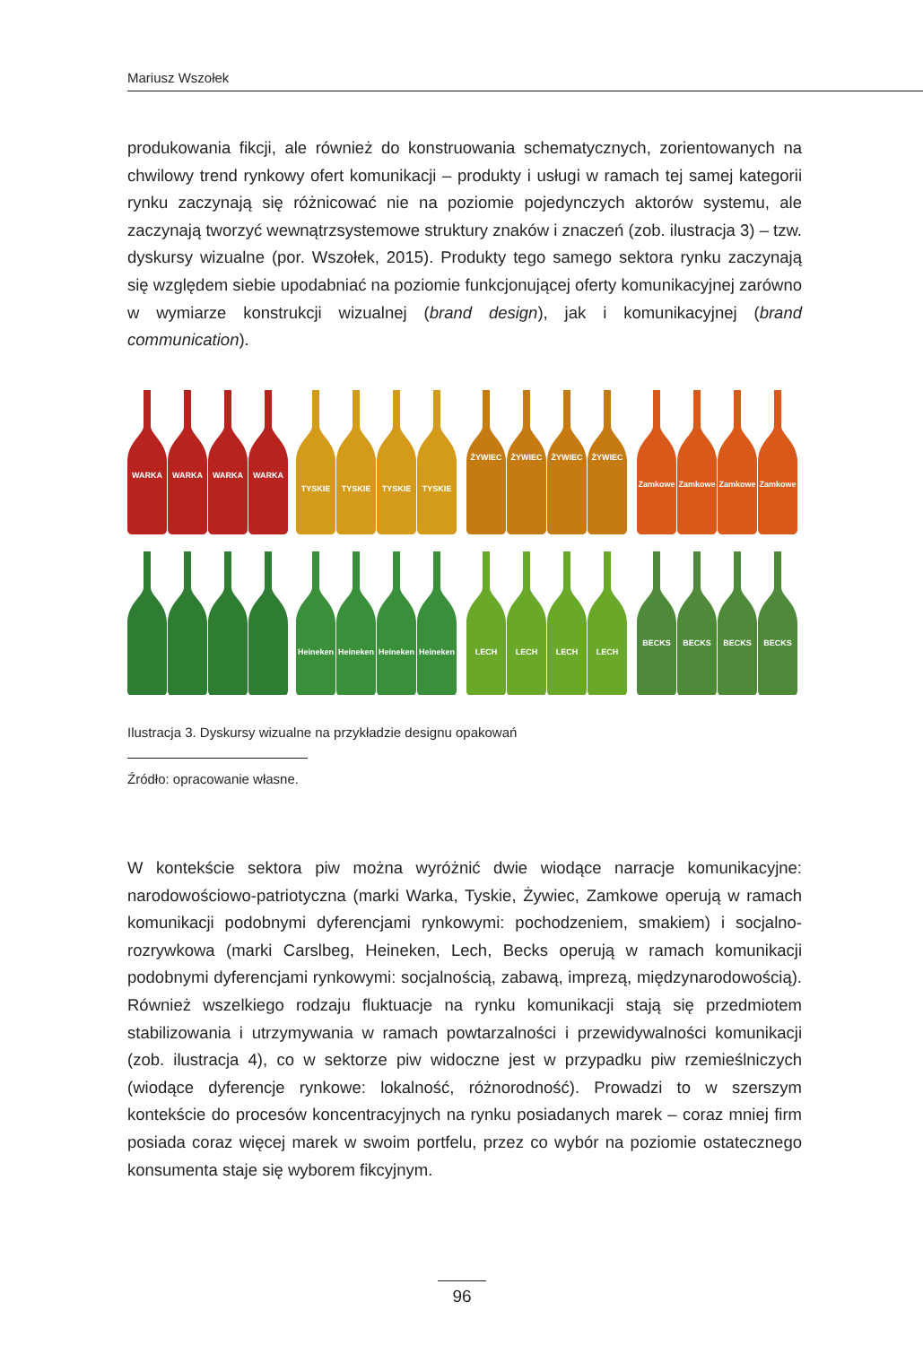Mariusz Wszołek
produkowania fikcji, ale również do konstruowania schematycznych, zorientowanych na chwilowy trend rynkowy ofert komunikacji – produkty i usługi w ramach tej samej kategorii rynku zaczynają się różnicować nie na poziomie pojedynczych aktorów systemu, ale zaczynają tworzyć wewnątrzsystemowe struktury znaków i znaczeń (zob. ilustracja 3) – tzw. dyskursy wizualne (por. Wszołek, 2015). Produkty tego samego sektora rynku zaczynają się względem siebie upodabniać na poziomie funkcjonującej oferty komunikacyjnej zarówno w wymiarze konstrukcji wizualnej (brand design), jak i komunikacyjnej (brand communication).
WARKA
WARKA
WARKA
WARKA
TYSKIE
TYSKIE
TYSKIE
TYSKIE
ŻYWIEC
ŻYWIEC
ŻYWIEC
ŻYWIEC
Zamkowe
Zamkowe
Zamkowe
Zamkowe
Heineken
Heineken
Heineken
Heineken
LECH
LECH
LECH
LECH
BECKS
BECKS
BECKS
BECKS
Ilustracja 3. Dyskursy wizualne na przykładzie designu opakowań
Źródło: opracowanie własne.
W kontekście sektora piw można wyróżnić dwie wiodące narracje komunikacyjne: narodowościowo-patriotyczna (marki Warka, Tyskie, Żywiec, Zamkowe operują w ramach komunikacji podobnymi dyferencjami rynkowymi: pochodzeniem, smakiem) i socjalno-rozrywkowa (marki Carslbeg, Heineken, Lech, Becks operują w ramach komunikacji podobnymi dyferencjami rynkowymi: socjalnością, zabawą, imprezą, międzynarodowością). Również wszelkiego rodzaju fluktuacje na rynku komunikacji stają się przedmiotem stabilizowania i utrzymywania w ramach powtarzalności i przewidywalności komunikacji (zob. ilustracja 4), co w sektorze piw widoczne jest w przypadku piw rzemieślniczych (wiodące dyferencje rynkowe: lokalność, różnorodność). Prowadzi to w szerszym kontekście do procesów koncentracyjnych na rynku posiadanych marek – coraz mniej firm posiada coraz więcej marek w swoim portfelu, przez co wybór na poziomie ostatecznego konsumenta staje się wyborem fikcyjnym.
96